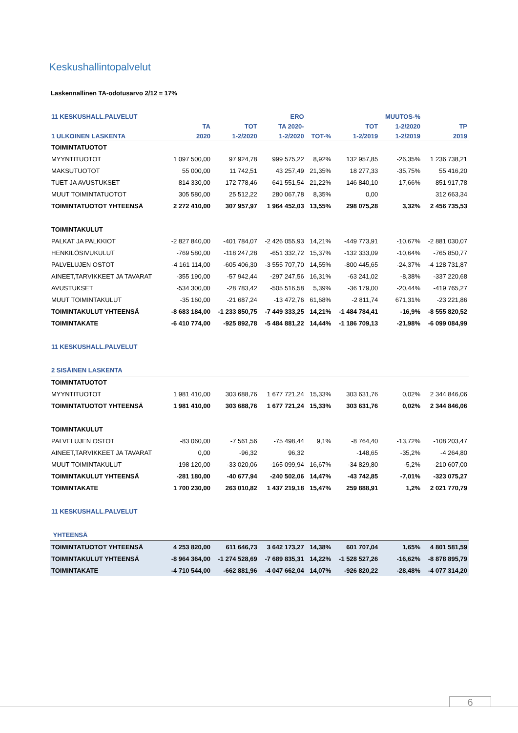Keskushallintopalvelut
Laskennallinen TA-odotusarvo 2/12 = 17%
| 11 KESKUSHALL.PALVELUT | | | ERO | | | MUUTOS-% | |
| --- | --- | --- | --- | --- | --- | --- | --- |
| | TA | TOT | TA 2020- | | TOT | 1-2/2020 | TP |
| 1 ULKOINEN LASKENTA | 2020 | 1-2/2020 | 1-2/2020 | TOT-% | 1-2/2019 | 1-2/2019 | 2019 |
| TOIMINTATUOTOT | | | | | | | |
| MYYNTITUOTOT | 1 097 500,00 | 97 924,78 | 999 575,22 | 8,92% | 132 957,85 | -26,35% | 1 236 738,21 |
| MAKSUTUOTOT | 55 000,00 | 11 742,51 | 43 257,49 | 21,35% | 18 277,33 | -35,75% | 55 416,20 |
| TUET JA AVUSTUKSET | 814 330,00 | 172 778,46 | 641 551,54 | 21,22% | 146 840,10 | 17,66% | 851 917,78 |
| MUUT TOIMINTATUOTOT | 305 580,00 | 25 512,22 | 280 067,78 | 8,35% | 0,00 | | 312 663,34 |
| TOIMINTATUOTOT YHTEENSÄ | 2 272 410,00 | 307 957,97 | 1 964 452,03 | 13,55% | 298 075,28 | 3,32% | 2 456 735,53 |
| TOIMINTAKULUT | | | | | | | |
| PALKAT JA PALKKIOT | -2 827 840,00 | -401 784,07 | -2 426 055,93 | 14,21% | -449 773,91 | -10,67% | -2 881 030,07 |
| HENKILÖSIVUKULUT | -769 580,00 | -118 247,28 | -651 332,72 | 15,37% | -132 333,09 | -10,64% | -765 850,77 |
| PALVELUJEN OSTOT | -4 161 114,00 | -605 406,30 | -3 555 707,70 | 14,55% | -800 445,65 | -24,37% | -4 128 731,87 |
| AINEET,TARVIKKEET JA TAVARAT | -355 190,00 | -57 942,44 | -297 247,56 | 16,31% | -63 241,02 | -8,38% | -337 220,68 |
| AVUSTUKSET | -534 300,00 | -28 783,42 | -505 516,58 | 5,39% | -36 179,00 | -20,44% | -419 765,27 |
| MUUT TOIMINTAKULUT | -35 160,00 | -21 687,24 | -13 472,76 | 61,68% | -2 811,74 | 671,31% | -23 221,86 |
| TOIMINTAKULUT YHTEENSÄ | -8 683 184,00 | -1 233 850,75 | -7 449 333,25 | 14,21% | -1 484 784,41 | -16,9% | -8 555 820,52 |
| TOIMINTAKATE | -6 410 774,00 | -925 892,78 | -5 484 881,22 | 14,44% | -1 186 709,13 | -21,98% | -6 099 084,99 |
| 11 KESKUSHALL.PALVELUT | | | | | | | |
| 2 SISÄINEN LASKENTA | | | | | | | |
| TOIMINTATUOTOT | | | | | | | |
| MYYNTITUOTOT | 1 981 410,00 | 303 688,76 | 1 677 721,24 | 15,33% | 303 631,76 | 0,02% | 2 344 846,06 |
| TOIMINTATUOTOT YHTEENSÄ | 1 981 410,00 | 303 688,76 | 1 677 721,24 | 15,33% | 303 631,76 | 0,02% | 2 344 846,06 |
| TOIMINTAKULUT | | | | | | | |
| PALVELUJEN OSTOT | -83 060,00 | -7 561,56 | -75 498,44 | 9,1% | -8 764,40 | -13,72% | -108 203,47 |
| AINEET,TARVIKKEET JA TAVARAT | 0,00 | -96,32 | 96,32 | | -148,65 | -35,2% | -4 264,80 |
| MUUT TOIMINTAKULUT | -198 120,00 | -33 020,06 | -165 099,94 | 16,67% | -34 829,80 | -5,2% | -210 607,00 |
| TOIMINTAKULUT YHTEENSÄ | -281 180,00 | -40 677,94 | -240 502,06 | 14,47% | -43 742,85 | -7,01% | -323 075,27 |
| TOIMINTAKATE | 1 700 230,00 | 263 010,82 | 1 437 219,18 | 15,47% | 259 888,91 | 1,2% | 2 021 770,79 |
| 11 KESKUSHALL.PALVELUT | | | | | | | |
| YHTEENSÄ | | | | | | | |
| TOIMINTATUOTOT YHTEENSÄ | 4 253 820,00 | 611 646,73 | 3 642 173,27 | 14,38% | 601 707,04 | 1,65% | 4 801 581,59 |
| TOIMINTAKULUT YHTEENSÄ | -8 964 364,00 | -1 274 528,69 | -7 689 835,31 | 14,22% | -1 528 527,26 | -16,62% | -8 878 895,79 |
| TOIMINTAKATE | -4 710 544,00 | -662 881,96 | -4 047 662,04 | 14,07% | -926 820,22 | -28,48% | -4 077 314,20 |
6